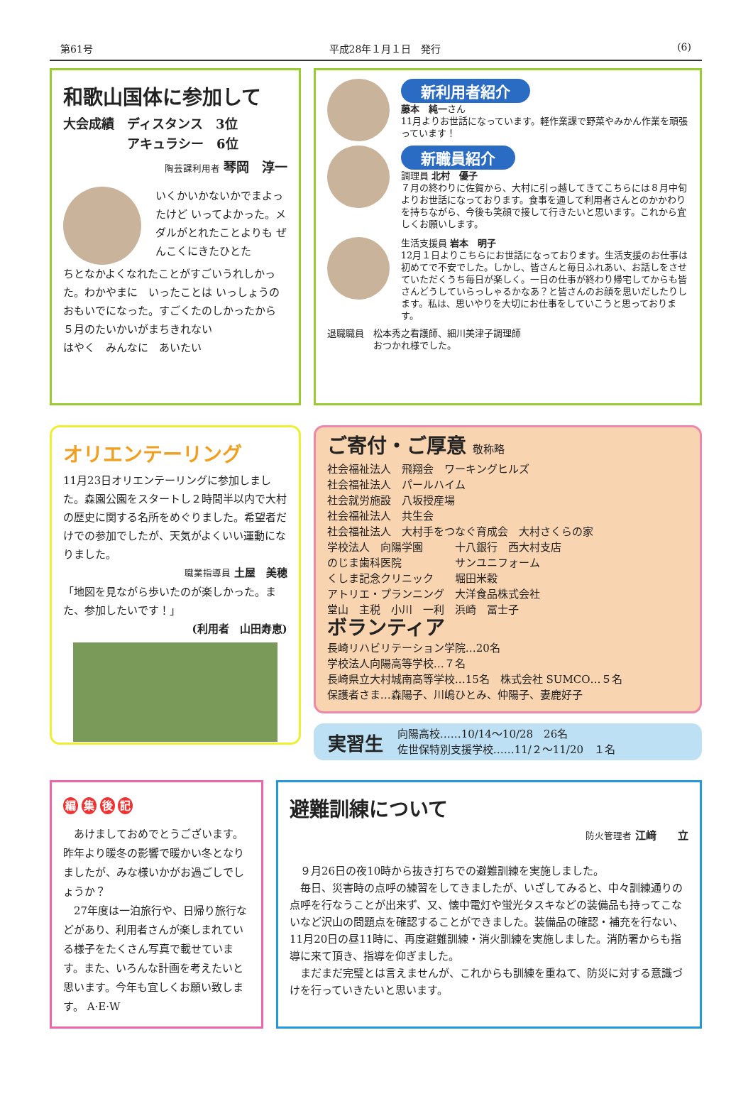第61号 平成28年１月１日　発行 (6)
和歌山国体に参加して
大会成績　ディスタンス　3位
　　　　　アキュラシー　6位
陶芸課利用者 琴岡　淳一
いくかいかないかでまよったけど いってよかった。メダルがとれたことよりも ぜんこくにきたひとた
ちとなかよくなれたことがすごいうれしかった。わかやまに　いったことは いっしょうのおもいでになった。すごくたのしかったから　５月のたいかいがまちきれない
はやく　みんなに　あいたい
新利用者紹介
藤本　純一さん
11月よりお世話になっています。軽作業課で野菜やみかん作業を頑張っています！
新職員紹介
調理員 北村　優子
７月の終わりに佐賀から、大村に引っ越してきてこちらには８月中旬よりお世話になっております。食事を通して利用者さんとのかかわりを持ちながら、今後も笑顔で接して行きたいと思います。これから宜しくお願いします。
生活支援員 岩本　明子
12月１日よりこちらにお世話になっております。生活支援のお仕事は初めてで不安でした。しかし、皆さんと毎日ふれあい、お話しをさせていただくうち毎日が楽しく。一日の仕事が終わり帰宅してからも皆さんどうしていらっしゃるかなあ？と皆さんのお顔を思いだしたりします。私は、思いやりを大切にお仕事をしていこうと思っております。
退職職員　松本秀之看護師、細川美津子調理師
　　　　　おつかれ様でした。
オリエンテーリング
11月23日オリエンテーリングに参加しました。森園公園をスタートし２時間半以内で大村の歴史に関する名所をめぐりました。希望者だけでの参加でしたが、天気がよくいい運動になりました。
職業指導員 土屋　美穂
「地図を見ながら歩いたのが楽しかった。また、参加したいです！」
(利用者　山田寿恵)
ご寄付・ご厚意 敬称略
社会福祉法人　飛翔会　ワーキングヒルズ
社会福祉法人　パールハイム
社会就労施設　八坂授産場
社会福祉法人　共生会
社会福祉法人　大村手をつなぐ育成会　大村さくらの家
学校法人　向陽学園　　　十八銀行　西大村支店
のじま歯科医院　　　　　サンユニフォーム
くしま記念クリニック　　堀田米穀
アトリエ・プランニング　大洋食品株式会社
堂山　主税　小川　一利　浜崎　冨士子
ボランティア
長崎リハビリテーション学院…20名
学校法人向陽高等学校…７名
長崎県立大村城南高等学校…15名　株式会社 SUMCO…５名
保護者さま…森陽子、川嶋ひとみ、仲陽子、妻鹿好子
実習生
向陽高校……10/14～10/28　26名
佐世保特別支援学校……11/２～11/20　１名
編 集 後 記
　あけましておめでとうございます。昨年より暖冬の影響で暖かい冬となりましたが、みな様いかがお過ごしでしょうか？
　27年度は一泊旅行や、日帰り旅行などがあり、利用者さんが楽しまれている様子をたくさん写真で載せています。また、いろんな計画を考えたいと思います。今年も宜しくお願い致します。 A·E·W
避難訓練について
防火管理者 江﨑　　立
　９月26日の夜10時から抜き打ちでの避難訓練を実施しました。
　毎日、災害時の点呼の練習をしてきましたが、いざしてみると、中々訓練通りの点呼を行なうことが出来ず、又、懐中電灯や蛍光タスキなどの装備品も持ってこないなど沢山の問題点を確認することができました。装備品の確認・補充を行ない、11月20日の昼11時に、再度避難訓練・消火訓練を実施しました。消防署からも指導に来て頂き、指導を仰ぎました。
　まだまだ完璧とは言えませんが、これからも訓練を重ねて、防災に対する意識づけを行っていきたいと思います。